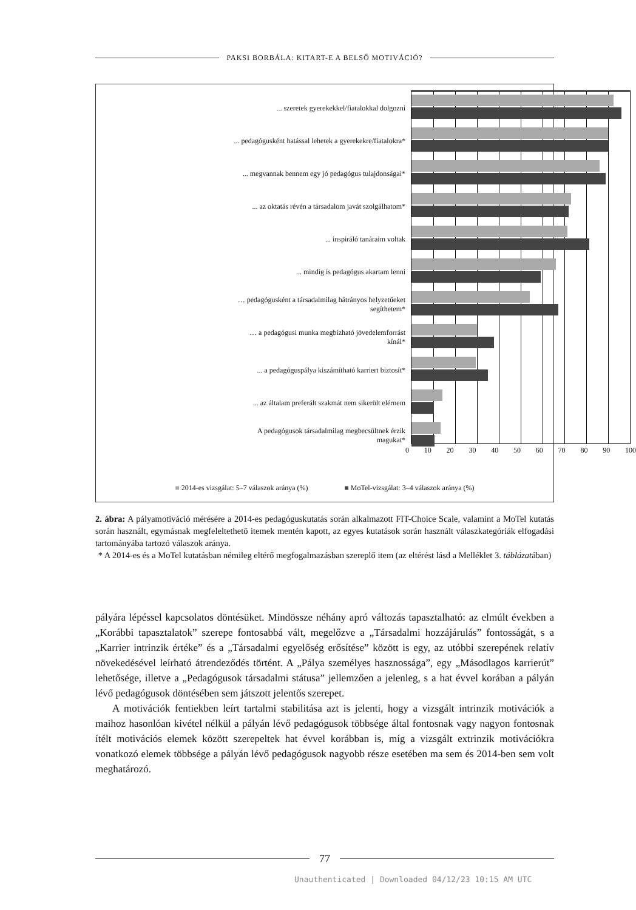PAKSI BORBÁLA: KITART-E A BELSŐ MOTIVÁCIÓ?
... szeretek gyerekekkel/fiatalokkal dolgozni
... pedagógusként hatással lehetek a gyerekekre/fiatalokra*
... megvannak bennem egy jó pedagógus tulajdonságai*
... az oktatás révén a társadalom javát szolgálhatom*
... inspiráló tanáraim voltak
... mindig is pedagógus akartam lenni
… pedagógusként a társadalmilag hátrányos helyzetűeket
segíthetem*
… a pedagógusi munka megbízható jövedelemforrást
kínál*
... a pedagóguspálya kiszámítható karriert biztosít*
... az általam preferált szakmát nem sikerült elérnem
A pedagógusok társadalmilag megbecsültnek érzik
magukat*
0 10 20 30 40 50 60 70 80 90 100
■ 2014-es vizsgálat: 5–7 válaszok aránya (%) ■ MoTel-vizsgálat: 3–4 válaszok aránya (%)
2. ábra: A pályamotiváció mérésére a 2014-es pedagóguskutatás során alkalmazott FIT-Choice Scale, valamint a MoTel kutatás során használt, egymásnak megfeleltethető itemek mentén kapott, az egyes kutatások során használt válaszkategóriák elfogadási tartományába tartozó válaszok aránya.
* A 2014-es és a MoTel kutatásban némileg eltérő megfogalmazásban szereplő item (az eltérést lásd a Melléklet 3. táblázatában)
pályára lépéssel kapcsolatos döntésüket. Mindössze néhány apró változás tapasztalható: az elmúlt években a „Korábbi tapasztalatok” szerepe fontosabbá vált, megelőzve a „Társadalmi hozzájárulás” fontosságát, s a „Karrier intrinzik értéke” és a „Társadalmi egyelőség erősítése” között is egy, az utóbbi szerepének relatív növekedésével leírható átrendeződés történt. A „Pálya személyes hasznossága”, egy „Másodlagos karrierút” lehetősége, illetve a „Pedagógusok társadalmi státusa” jellemzően a jelenleg, s a hat évvel korában a pályán lévő pedagógusok döntésében sem játszott jelentős szerepet.
A motivációk fentiekben leírt tartalmi stabilitása azt is jelenti, hogy a vizsgált intrinzik motivációk a maihoz hasonlóan kivétel nélkül a pályán lévő pedagógusok többsége által fontosnak vagy nagyon fontosnak ítélt motivációs elemek között szerepeltek hat évvel korábban is, míg a vizsgált extrinzik motivációkra vonatkozó elemek többsége a pályán lévő pedagógusok nagyobb része esetében ma sem és 2014-ben sem volt meghatározó.
77
Unauthenticated | Downloaded 04/12/23 10:15 AM UTC